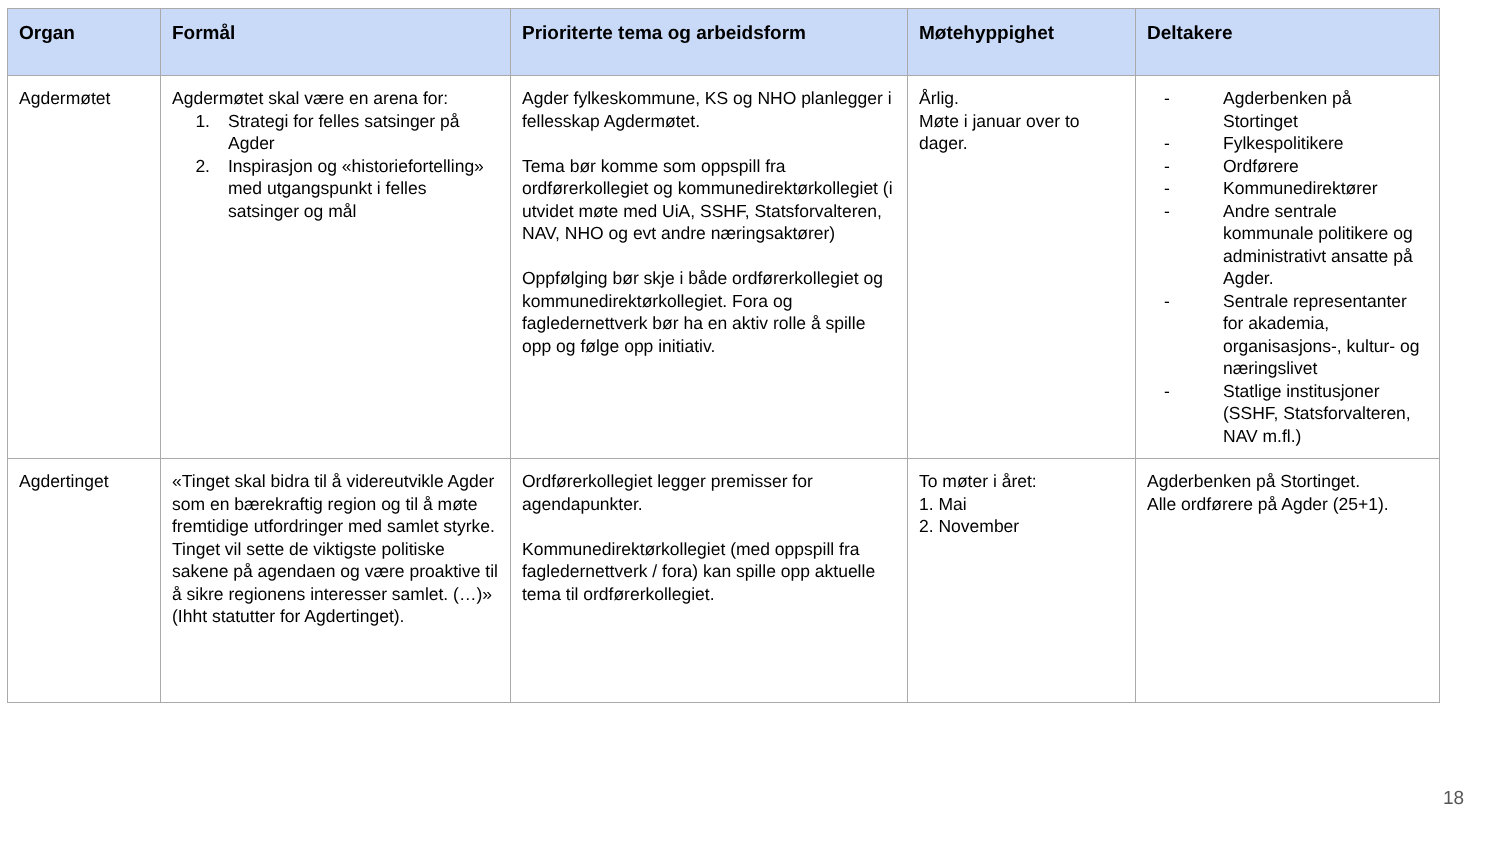| Organ | Formål | Prioriterte tema og arbeidsform | Møtehyppighet | Deltakere |
| --- | --- | --- | --- | --- |
| Agdermøtet | Agdermøtet skal være en arena for: 1. Strategi for felles satsinger på Agder 2. Inspirasjon og «historiefortelling» med utgangspunkt i felles satsinger og mål | Agder fylkeskommune, KS og NHO planlegger i fellesskap Agdermøtet. Tema bør komme som oppspill fra ordførerkollegiet og kommunedirektørkollegiet (i utvidet møte med UiA, SSHF, Statsforvalteren, NAV, NHO og evt andre næringsaktører) Oppfølging bør skje i både ordførerkollegiet og kommunedirektørkollegiet. Fora og fagledernettverk bør ha en aktiv rolle å spille opp og følge opp initiativ. | Årlig. Møte i januar over to dager. | - Agderbenken på Stortinget - Fylkespolitikere - Ordførere - Kommunedirektører - Andre sentrale kommunale politikere og administrativt ansatte på Agder. - Sentrale representanter for akademia, organisasjons-, kultur- og næringslivet - Statlige institusjoner (SSHF, Statsforvalteren, NAV m.fl.) |
| Agdertinget | «Tinget skal bidra til å videreutvikle Agder som en bærekraftig region og til å møte fremtidige utfordringer med samlet styrke. Tinget vil sette de viktigste politiske sakene på agendaen og være proaktive til å sikre regionens interesser samlet. (…)» (Ihht statutter for Agdertinget). | Ordførerkollegiet legger premisser for agendapunkter. Kommunedirektørkollegiet (med oppspill fra fagledernettverk / fora) kan spille opp aktuelle tema til ordførerkollegiet. | To møter i året: 1. Mai 2. November | Agderbenken på Stortinget. Alle ordførere på Agder (25+1). |
18